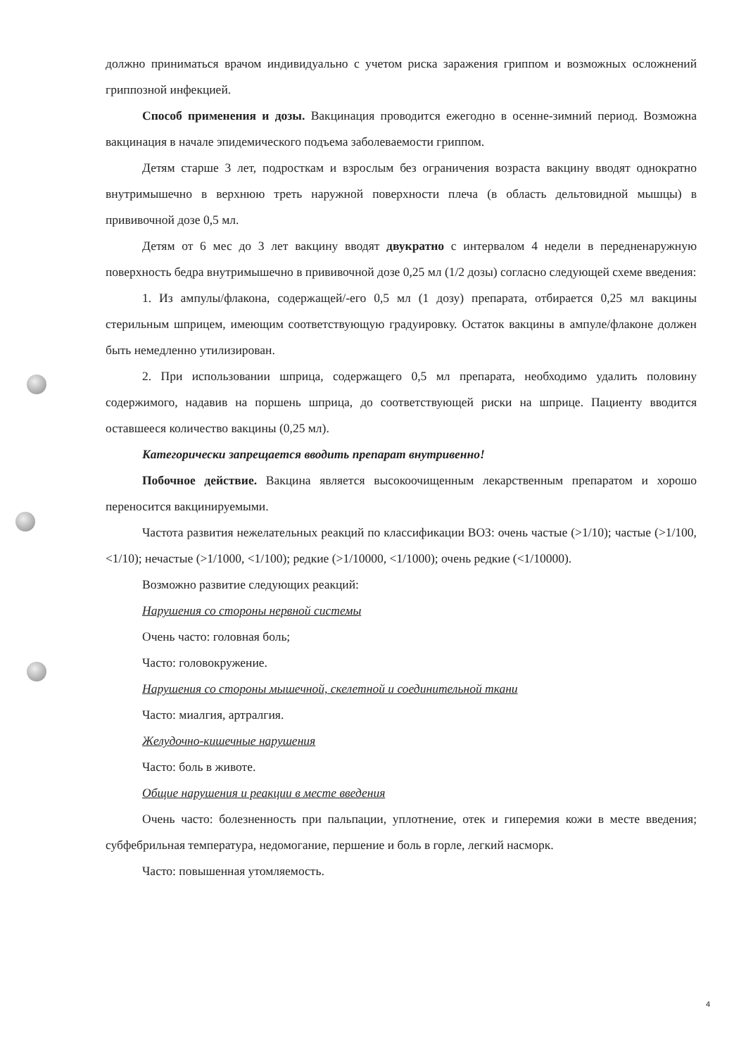должно приниматься врачом индивидуально с учетом риска заражения гриппом и возможных осложнений гриппозной инфекцией.
Способ применения и дозы. Вакцинация проводится ежегодно в осенне-зимний период. Возможна вакцинация в начале эпидемического подъема заболеваемости гриппом.
Детям старше 3 лет, подросткам и взрослым без ограничения возраста вакцину вводят однократно внутримышечно в верхнюю треть наружной поверхности плеча (в область дельтовидной мышцы) в прививочной дозе 0,5 мл.
Детям от 6 мес до 3 лет вакцину вводят двукратно с интервалом 4 недели в передненаружную поверхность бедра внутримышечно в прививочной дозе 0,25 мл (1/2 дозы) согласно следующей схеме введения:
1. Из ампулы/флакона, содержащей/-его 0,5 мл (1 дозу) препарата, отбирается 0,25 мл вакцины стерильным шприцем, имеющим соответствующую градуировку. Остаток вакцины в ампуле/флаконе должен быть немедленно утилизирован.
2. При использовании шприца, содержащего 0,5 мл препарата, необходимо удалить половину содержимого, надавив на поршень шприца, до соответствующей риски на шприце. Пациенту вводится оставшееся количество вакцины (0,25 мл).
Категорически запрещается вводить препарат внутривенно!
Побочное действие. Вакцина является высокоочищенным лекарственным препаратом и хорошо переносится вакцинируемыми.
Частота развития нежелательных реакций по классификации ВОЗ: очень частые (>1/10); частые (>1/100, <1/10); нечастые (>1/1000, <1/100); редкие (>1/10000, <1/1000); очень редкие (<1/10000).
Возможно развитие следующих реакций:
Нарушения со стороны нервной системы
Очень часто: головная боль;
Часто: головокружение.
Нарушения со стороны мышечной, скелетной и соединительной ткани
Часто: миалгия, артралгия.
Желудочно-кишечные нарушения
Часто: боль в животе.
Общие нарушения и реакции в месте введения
Очень часто: болезненность при пальпации, уплотнение, отек и гиперемия кожи в месте введения; субфебрильная температура, недомогание, першение и боль в горле, легкий насморк.
Часто: повышенная утомляемость.
4